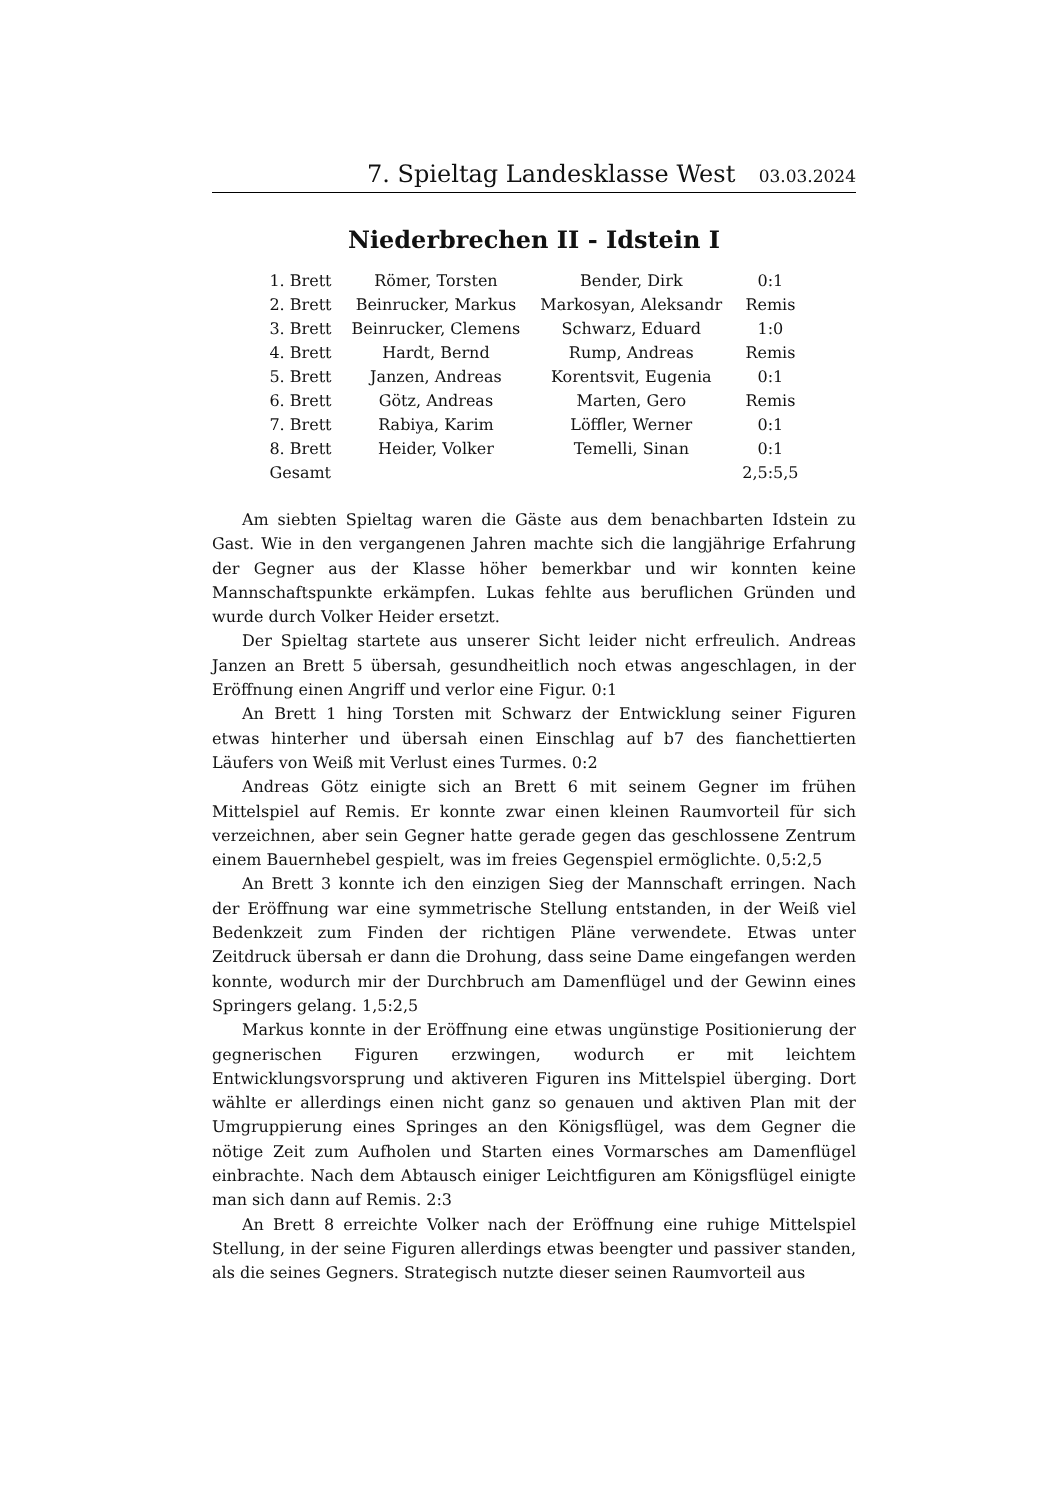7. Spieltag Landesklasse West 03.03.2024
Niederbrechen II - Idstein I
| 1. Brett | Römer, Torsten | Bender, Dirk | 0:1 |
| 2. Brett | Beinrucker, Markus | Markosyan, Aleksandr | Remis |
| 3. Brett | Beinrucker, Clemens | Schwarz, Eduard | 1:0 |
| 4. Brett | Hardt, Bernd | Rump, Andreas | Remis |
| 5. Brett | Janzen, Andreas | Korentsvit, Eugenia | 0:1 |
| 6. Brett | Götz, Andreas | Marten, Gero | Remis |
| 7. Brett | Rabiya, Karim | Löffler, Werner | 0:1 |
| 8. Brett | Heider, Volker | Temelli, Sinan | 0:1 |
| Gesamt | | | 2,5:5,5 |
Am siebten Spieltag waren die Gäste aus dem benachbarten Idstein zu Gast. Wie in den vergangenen Jahren machte sich die langjährige Erfahrung der Gegner aus der Klasse höher bemerkbar und wir konnten keine Mannschaftspunkte erkämpfen. Lukas fehlte aus beruflichen Gründen und wurde durch Volker Heider ersetzt.
Der Spieltag startete aus unserer Sicht leider nicht erfreulich. Andreas Janzen an Brett 5 übersah, gesundheitlich noch etwas angeschlagen, in der Eröffnung einen Angriff und verlor eine Figur. 0:1
An Brett 1 hing Torsten mit Schwarz der Entwicklung seiner Figuren etwas hinterher und übersah einen Einschlag auf b7 des fianchettierten Läufers von Weiß mit Verlust eines Turmes. 0:2
Andreas Götz einigte sich an Brett 6 mit seinem Gegner im frühen Mittelspiel auf Remis. Er konnte zwar einen kleinen Raumvorteil für sich verzeichnen, aber sein Gegner hatte gerade gegen das geschlossene Zentrum einem Bauernhebel gespielt, was im freies Gegenspiel ermöglichte. 0,5:2,5
An Brett 3 konnte ich den einzigen Sieg der Mannschaft erringen. Nach der Eröffnung war eine symmetrische Stellung entstanden, in der Weiß viel Bedenkzeit zum Finden der richtigen Pläne verwendete. Etwas unter Zeitdruck übersah er dann die Drohung, dass seine Dame eingefangen werden konnte, wodurch mir der Durchbruch am Damenflügel und der Gewinn eines Springers gelang. 1,5:2,5
Markus konnte in der Eröffnung eine etwas ungünstige Positionierung der gegnerischen Figuren erzwingen, wodurch er mit leichtem Entwicklungsvorsprung und aktiveren Figuren ins Mittelspiel überging. Dort wählte er allerdings einen nicht ganz so genauen und aktiven Plan mit der Umgruppierung eines Springes an den Königsflügel, was dem Gegner die nötige Zeit zum Aufholen und Starten eines Vormarsches am Damenflügel einbrachte. Nach dem Abtausch einiger Leichtfiguren am Königsflügel einigte man sich dann auf Remis. 2:3
An Brett 8 erreichte Volker nach der Eröffnung eine ruhige Mittelspiel Stellung, in der seine Figuren allerdings etwas beengter und passiver standen, als die seines Gegners. Strategisch nutzte dieser seinen Raumvorteil aus